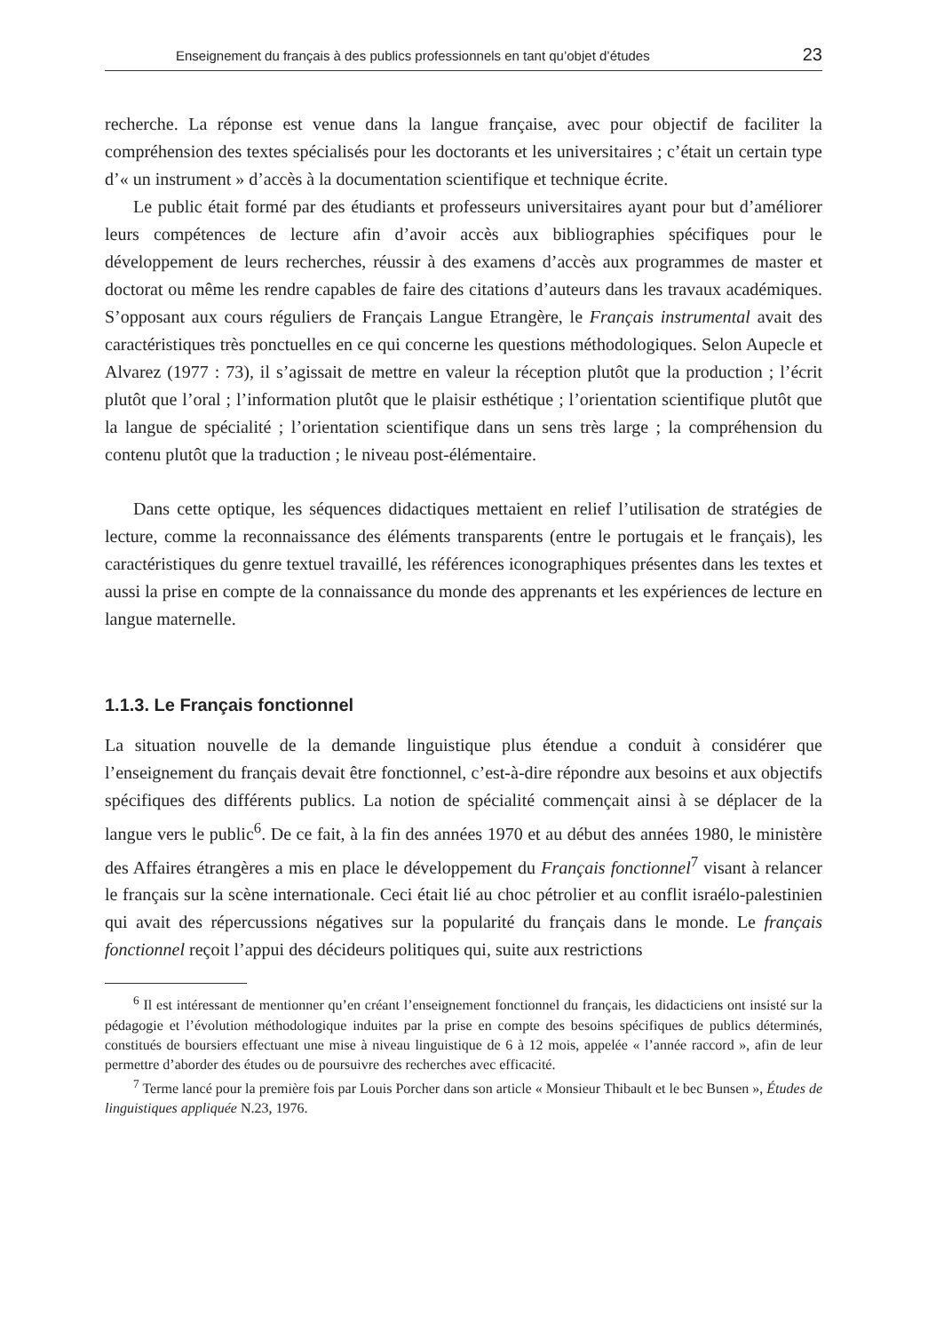Enseignement du français à des publics professionnels en tant qu’objet d’études 23
recherche. La réponse est venue dans la langue française, avec pour objectif de faciliter la compréhension des textes spécialisés pour les doctorants et les universitaires ; c’était un certain type d’« un instrument » d’accès à la documentation scientifique et technique écrite.
Le public était formé par des étudiants et professeurs universitaires ayant pour but d’améliorer leurs compétences de lecture afin d’avoir accès aux bibliographies spécifiques pour le développement de leurs recherches, réussir à des examens d’accès aux programmes de master et doctorat ou même les rendre capables de faire des citations d’auteurs dans les travaux académiques. S’opposant aux cours réguliers de Français Langue Etrangère, le Français instrumental avait des caractéristiques très ponctuelles en ce qui concerne les questions méthodologiques. Selon Aupecle et Alvarez (1977 : 73), il s’agissait de mettre en valeur la réception plutôt que la production ; l’écrit plutôt que l’oral ; l’information plutôt que le plaisir esthétique ; l’orientation scientifique plutôt que la langue de spécialité ; l’orientation scientifique dans un sens très large ; la compréhension du contenu plutôt que la traduction ; le niveau post-élémentaire.
Dans cette optique, les séquences didactiques mettaient en relief l’utilisation de stratégies de lecture, comme la reconnaissance des éléments transparents (entre le portugais et le français), les caractéristiques du genre textuel travaillé, les références iconographiques présentes dans les textes et aussi la prise en compte de la connaissance du monde des apprenants et les expériences de lecture en langue maternelle.
1.1.3. Le Français fonctionnel
La situation nouvelle de la demande linguistique plus étendue a conduit à considérer que l’enseignement du français devait être fonctionnel, c’est-à-dire répondre aux besoins et aux objectifs spécifiques des différents publics. La notion de spécialité commençait ainsi à se déplacer de la langue vers le public<sup>6</sup>. De ce fait, à la fin des années 1970 et au début des années 1980, le ministère des Affaires étrangères a mis en place le développement du Français fonctionnel<sup>7</sup> visant à relancer le français sur la scène internationale. Ceci était lié au choc pétrolier et au conflit israélo-palestinien qui avait des répercussions négatives sur la popularité du français dans le monde. Le français fonctionnel reçoit l’appui des décideurs politiques qui, suite aux restrictions
<sup>6</sup> Il est intéressant de mentionner qu’en créant l’enseignement fonctionnel du français, les didacticiens ont insisté sur la pédagogie et l’évolution méthodologique induites par la prise en compte des besoins spécifiques de publics déterminés, constitués de boursiers effectuant une mise à niveau linguistique de 6 à 12 mois, appelée « l’année raccord », afin de leur permettre d’aborder des études ou de poursuivre des recherches avec efficacité.
<sup>7</sup> Terme lancé pour la première fois par Louis Porcher dans son article « Monsieur Thibault et le bec Bunsen », Études de linguistiques appliquée N.23, 1976.